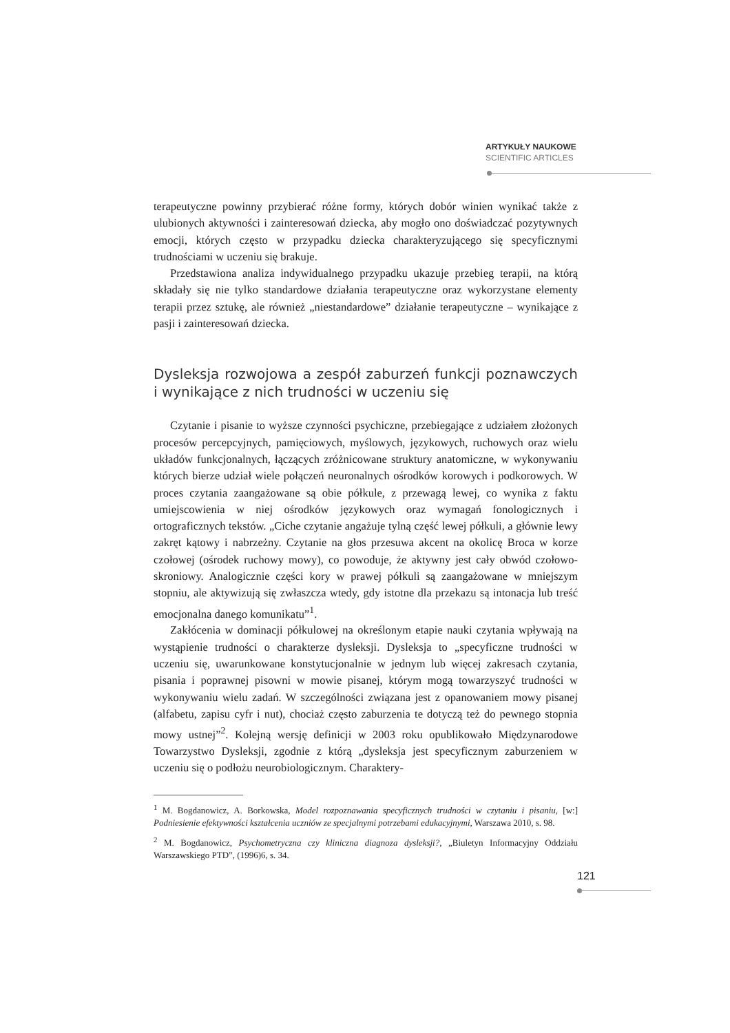ARTYKUŁY NAUKOWE
SCIENTIFIC ARTICLES
terapeutyczne powinny przybierać różne formy, których dobór winien wynikać także z ulubionych aktywności i zainteresowań dziecka, aby mogło ono doświadczać pozytywnych emocji, których często w przypadku dziecka charakteryzującego się specyficznymi trudnościami w uczeniu się brakuje.
Przedstawiona analiza indywidualnego przypadku ukazuje przebieg terapii, na którą składały się nie tylko standardowe działania terapeutyczne oraz wykorzystane elementy terapii przez sztukę, ale również „niestandardowe” działanie terapeutyczne – wynikające z pasji i zainteresowań dziecka.
Dysleksja rozwojowa a zespół zaburzeń funkcji poznawczych i wynikające z nich trudności w uczeniu się
Czytanie i pisanie to wyższe czynności psychiczne, przebiegające z udziałem złożonych procesów percepcyjnych, pamięciowych, myślowych, językowych, ruchowych oraz wielu układów funkcjonalnych, łączących zróżnicowane struktury anatomiczne, w wykonywaniu których bierze udział wiele połączeń neuronalnych ośrodków korowych i podkorowych. W proces czytania zaangażowane są obie półkule, z przewagą lewej, co wynika z faktu umiejscowienia w niej ośrodków językowych oraz wymagań fonologicznych i ortograficznych tekstów. „Ciche czytanie angażuje tylną część lewej półkuli, a głównie lewy zakręt kątowy i nabrzeżny. Czytanie na głos przesuwa akcent na okolicę Broca w korze czołowej (ośrodek ruchowy mowy), co powoduje, że aktywny jest cały obwód czołowo-skroniowy. Analogicznie części kory w prawej półkuli są zaangażowane w mniejszym stopniu, ale aktywizują się zwłaszcza wtedy, gdy istotne dla przekazu są intonacja lub treść emocjonalna danego komunikatu”<sup>1</sup>.
Zakłócenia w dominacji półkulowej na określonym etapie nauki czytania wpływają na wystąpienie trudności o charakterze dysleksji. Dysleksja to „specyficzne trudności w uczeniu się, uwarunkowane konstytucjonalnie w jednym lub więcej zakresach czytania, pisania i poprawnej pisowni w mowie pisanej, którym mogą towarzyszyć trudności w wykonywaniu wielu zadań. W szczególności związana jest z opanowaniem mowy pisanej (alfabetu, zapisu cyfr i nut), chociaż często zaburzenia te dotyczą też do pewnego stopnia mowy ustnej”<sup>2</sup>. Kolejną wersję definicji w 2003 roku opublikowało Międzynarodowe Towarzystwo Dysleksji, zgodnie z którą „dysleksja jest specyficznym zaburzeniem w uczeniu się o podłożu neurobiologicznym. Charaktery-
<sup>1</sup> M. Bogdanowicz, A. Borkowska, Model rozpoznawania specyficznych trudności w czytaniu i pisaniu, [w:] Podniesienie efektywności kształcenia uczniów ze specjalnymi potrzebami edukacyjnymi, Warszawa 2010, s. 98.
<sup>2</sup> M. Bogdanowicz, Psychometryczna czy kliniczna diagnoza dysleksji?, „Biuletyn Informacyjny Oddziału Warszawskiego PTD”, (1996)6, s. 34.
121